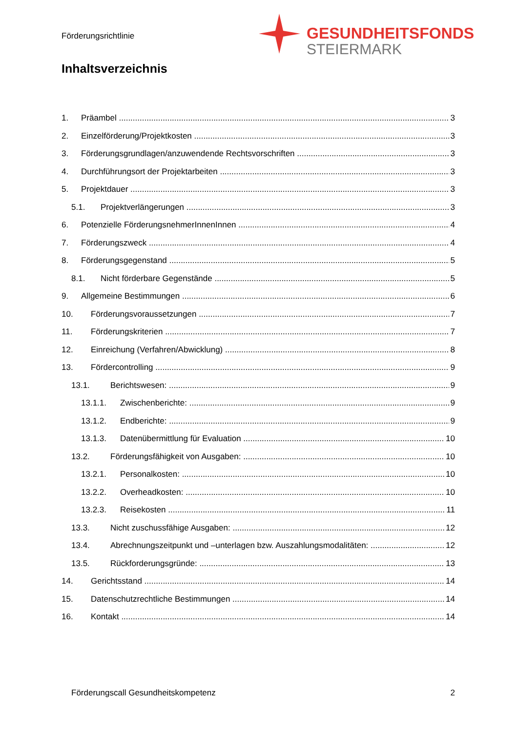Förderungsrichtlinie
GESUNDHEITSFONDS
STEIERMARK
Inhaltsverzeichnis
1. Präambel 3
2. Einzelförderung/Projektkosten 3
3. Förderungsgrundlagen/anzuwendende Rechtsvorschriften 3
4. Durchführungsort der Projektarbeiten 3
5. Projektdauer 3
5.1. Projektverlängerungen 3
6. Potenzielle FörderungsnehmerInnenInnen 4
7. Förderungszweck 4
8. Förderungsgegenstand 5
8.1. Nicht förderbare Gegenstände 5
9. Allgemeine Bestimmungen 6
10. Förderungsvoraussetzungen 7
11. Förderungskriterien 7
12. Einreichung (Verfahren/Abwicklung) 8
13. Fördercontrolling 9
13.1. Berichtswesen: 9
13.1.1. Zwischenberichte: 9
13.1.2. Endberichte: 9
13.1.3. Datenübermittlung für Evaluation 10
13.2. Förderungsfähigkeit von Ausgaben: 10
13.2.1. Personalkosten: 10
13.2.2. Overheadkosten: 10
13.2.3. Reisekosten 11
13.3. Nicht zuschussfähige Ausgaben: 12
13.4. Abrechnungszeitpunkt und –unterlagen bzw. Auszahlungsmodalitäten: 12
13.5. Rückforderungsgründe: 13
14. Gerichtsstand 14
15. Datenschutzrechtliche Bestimmungen 14
16. Kontakt 14
Förderungscall Gesundheitskompetenz 2